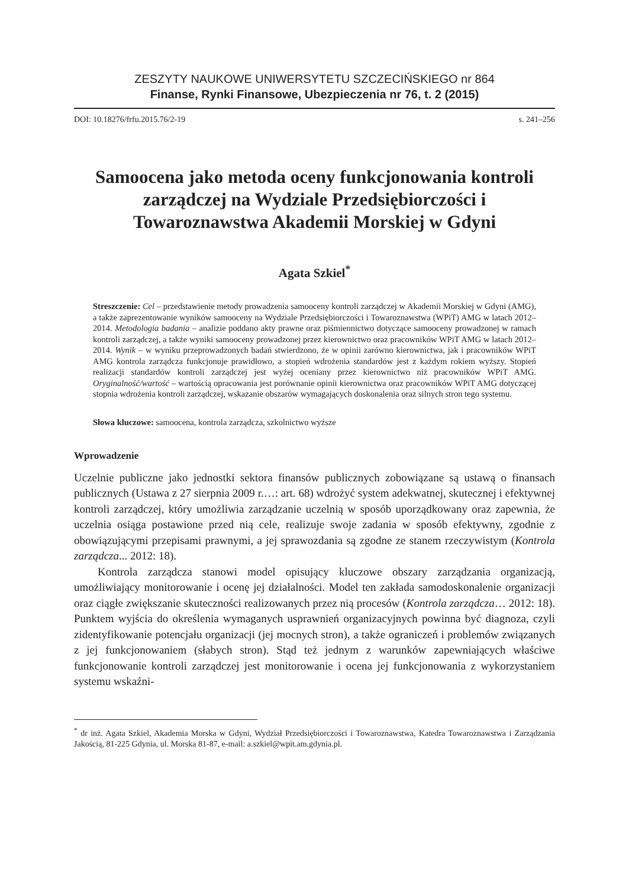ZESZYTY NAUKOWE UNIWERSYTETU SZCZECIŃSKIEGO nr 864
Finanse, Rynki Finansowe, Ubezpieczenia nr 76, t. 2 (2015)
DOI: 10.18276/frfu.2015.76/2-19 s. 241–256
Samoocena jako metoda oceny funkcjonowania kontroli zarządczej na Wydziale Przedsiębiorczości i Towaroznawstwa Akademii Morskiej w Gdyni
Agata Szkiel<sup>*</sup>
Streszczenie: Cel – przedstawienie metody prowadzenia samooceny kontroli zarządczej w Akademii Morskiej w Gdyni (AMG), a także zaprezentowanie wyników samooceny na Wydziale Przedsiębiorczości i Towaroznawstwa (WPiT) AMG w latach 2012–2014. Metodologia badania – analizie poddano akty prawne oraz piśmiennictwo dotyczące samooceny prowadzonej w ramach kontroli zarządczej, a także wyniki samooceny prowadzonej przez kierownictwo oraz pracowników WPiT AMG w latach 2012–2014. Wynik – w wyniku przeprowadzonych badań stwierdzono, że w opinii zarówno kierownictwa, jak i pracowników WPiT AMG kontrola zarządcza funkcjonuje prawidłowo, a stopień wdrożenia standardów jest z każdym rokiem wyższy. Stopień realizacji standardów kontroli zarządczej jest wyżej oceniany przez kierownictwo niż pracowników WPiT AMG. Oryginalność/wartość – wartością opracowania jest porównanie opinii kierownictwa oraz pracowników WPiT AMG dotyczącej stopnia wdrożenia kontroli zarządczej, wskazanie obszarów wymagających doskonalenia oraz silnych stron tego systemu.
Słowa kluczowe: samoocena, kontrola zarządcza, szkolnictwo wyższe
Wprowadzenie
Uczelnie publiczne jako jednostki sektora finansów publicznych zobowiązane są ustawą o finansach publicznych (Ustawa z 27 sierpnia 2009 r.…: art. 68) wdrożyć system adekwatnej, skutecznej i efektywnej kontroli zarządczej, który umożliwia zarządzanie uczelnią w sposób uporządkowany oraz zapewnia, że uczelnia osiąga postawione przed nią cele, realizuje swoje zadania w sposób efektywny, zgodnie z obowiązującymi przepisami prawnymi, a jej sprawozdania są zgodne ze stanem rzeczywistym (Kontrola zarządcza... 2012: 18).
Kontrola zarządcza stanowi model opisujący kluczowe obszary zarządzania organizacją, umożliwiający monitorowanie i ocenę jej działalności. Model ten zakłada samodoskonalenie organizacji oraz ciągłe zwiększanie skuteczności realizowanych przez nią procesów (Kontrola zarządcza… 2012: 18). Punktem wyjścia do określenia wymaganych usprawnień organizacyjnych powinna być diagnoza, czyli zidentyfikowanie potencjału organizacji (jej mocnych stron), a także ograniczeń i problemów związanych z jej funkcjonowaniem (słabych stron). Stąd też jednym z warunków zapewniających właściwe funkcjonowanie kontroli zarządczej jest monitorowanie i ocena jej funkcjonowania z wykorzystaniem systemu wskaźni-
<sup>*</sup> dr inż. Agata Szkiel, Akademia Morska w Gdyni, Wydział Przedsiębiorczości i Towaroznawstwa, Katedra Towaroznawstwa i Zarządzania Jakością, 81-225 Gdynia, ul. Morska 81-87, e-mail: a.szkiel@wpit.am.gdynia.pl.